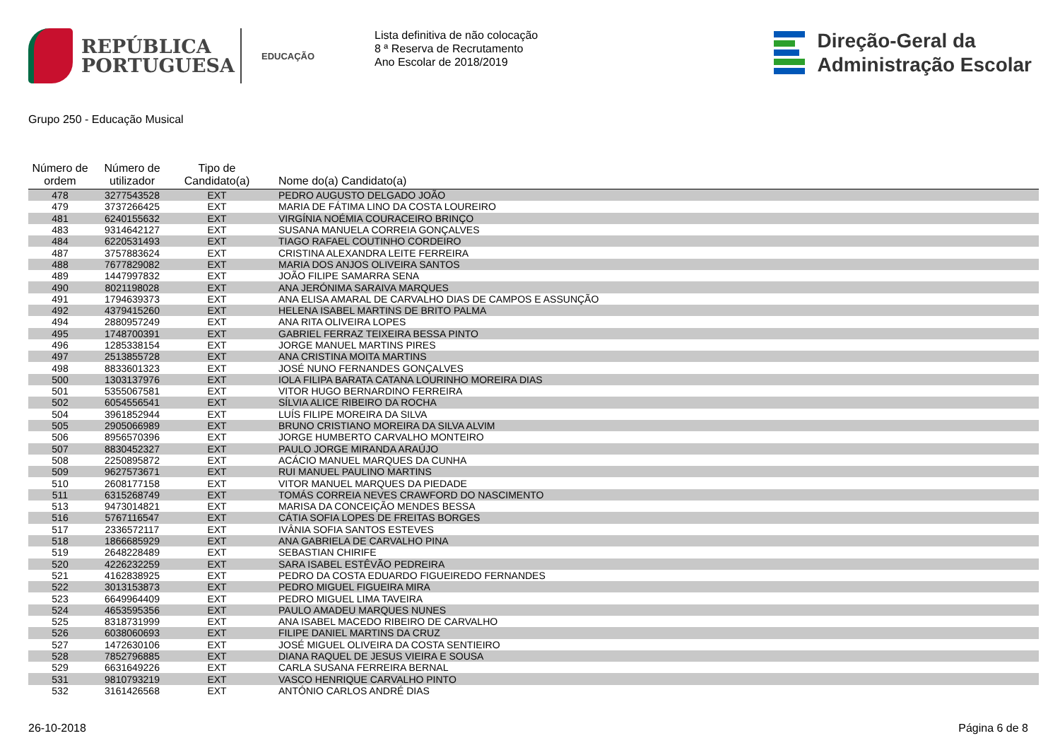REPÚBLICA
PORTUGUESA
EDUCAÇÃO
Lista definitiva de não colocação
8 ª Reserva de Recrutamento
Ano Escolar de 2018/2019
Direção-Geral da
Administração Escolar
Grupo 250 - Educação Musical
| Número de ordem | Número de utilizador | Tipo de Candidato(a) | Nome do(a) Candidato(a) |
| --- | --- | --- | --- |
| 478 | 3277543528 | EXT | PEDRO AUGUSTO DELGADO JOÃO |
| 479 | 3737266425 | EXT | MARIA DE FÁTIMA LINO DA COSTA LOUREIRO |
| 481 | 6240155632 | EXT | VIRGÍNIA NOÉMIA COURACEIRO BRINÇO |
| 483 | 9314642127 | EXT | SUSANA MANUELA CORREIA GONÇALVES |
| 484 | 6220531493 | EXT | TIAGO RAFAEL COUTINHO CORDEIRO |
| 487 | 3757883624 | EXT | CRISTINA ALEXANDRA LEITE FERREIRA |
| 488 | 7677829082 | EXT | MARIA DOS ANJOS OLIVEIRA SANTOS |
| 489 | 1447997832 | EXT | JOÃO FILIPE SAMARRA SENA |
| 490 | 8021198028 | EXT | ANA JERÓNIMA SARAIVA MARQUES |
| 491 | 1794639373 | EXT | ANA ELISA AMARAL DE CARVALHO DIAS DE CAMPOS E ASSUNÇÃO |
| 492 | 4379415260 | EXT | HELENA ISABEL MARTINS DE BRITO PALMA |
| 494 | 2880957249 | EXT | ANA RITA OLIVEIRA LOPES |
| 495 | 1748700391 | EXT | GABRIEL FERRAZ TEIXEIRA BESSA PINTO |
| 496 | 1285338154 | EXT | JORGE MANUEL MARTINS PIRES |
| 497 | 2513855728 | EXT | ANA CRISTINA MOITA MARTINS |
| 498 | 8833601323 | EXT | JOSÉ NUNO FERNANDES GONÇALVES |
| 500 | 1303137976 | EXT | IOLA FILIPA BARATA CATANA LOURINHO MOREIRA DIAS |
| 501 | 5355067581 | EXT | VITOR HUGO BERNARDINO FERREIRA |
| 502 | 6054556541 | EXT | SÍLVIA ALICE RIBEIRO DA ROCHA |
| 504 | 3961852944 | EXT | LUÍS FILIPE MOREIRA DA SILVA |
| 505 | 2905066989 | EXT | BRUNO CRISTIANO MOREIRA DA SILVA ALVIM |
| 506 | 8956570396 | EXT | JORGE HUMBERTO CARVALHO MONTEIRO |
| 507 | 8830452327 | EXT | PAULO JORGE MIRANDA ARAÚJO |
| 508 | 2250895872 | EXT | ACÁCIO MANUEL MARQUES DA CUNHA |
| 509 | 9627573671 | EXT | RUI MANUEL PAULINO MARTINS |
| 510 | 2608177158 | EXT | VITOR MANUEL MARQUES DA PIEDADE |
| 511 | 6315268749 | EXT | TOMÁS CORREIA NEVES CRAWFORD DO NASCIMENTO |
| 513 | 9473014821 | EXT | MARISA DA CONCEIÇÃO MENDES BESSA |
| 516 | 5767116547 | EXT | CÁTIA SOFIA LOPES DE FREITAS BORGES |
| 517 | 2336572117 | EXT | IVÂNIA SOFIA SANTOS ESTEVES |
| 518 | 1866685929 | EXT | ANA GABRIELA DE CARVALHO PINA |
| 519 | 2648228489 | EXT | SEBASTIAN CHIRIFE |
| 520 | 4226232259 | EXT | SARA ISABEL ESTÊVÃO PEDREIRA |
| 521 | 4162838925 | EXT | PEDRO DA COSTA EDUARDO FIGUEIREDO FERNANDES |
| 522 | 3013153873 | EXT | PEDRO MIGUEL FIGUEIRA MIRA |
| 523 | 6649964409 | EXT | PEDRO MIGUEL LIMA TAVEIRA |
| 524 | 4653595356 | EXT | PAULO AMADEU MARQUES NUNES |
| 525 | 8318731999 | EXT | ANA ISABEL MACEDO RIBEIRO DE CARVALHO |
| 526 | 6038060693 | EXT | FILIPE DANIEL MARTINS DA CRUZ |
| 527 | 1472630106 | EXT | JOSÉ MIGUEL OLIVEIRA DA COSTA SENTIEIRO |
| 528 | 7852796885 | EXT | DIANA RAQUEL DE JESUS VIEIRA E SOUSA |
| 529 | 6631649226 | EXT | CARLA SUSANA FERREIRA BERNAL |
| 531 | 9810793219 | EXT | VASCO HENRIQUE CARVALHO PINTO |
| 532 | 3161426568 | EXT | ANTÓNIO CARLOS ANDRÉ DIAS |
26-10-2018 Página 6 de 8